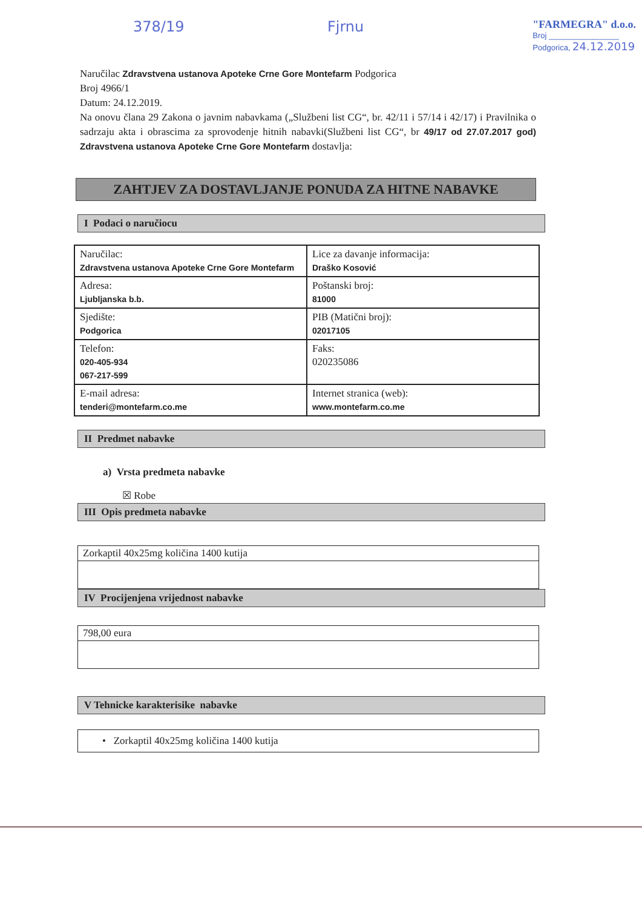378/19 Fjrnu "FARMEGRA" d.o.o.
Broj ________________
Podgorica, 24.12.2019
Naručilac Zdravstvena ustanova Apoteke Crne Gore Montefarm Podgorica
Broj 4966/1
Datum: 24.12.2019.
Na onovu člana 29 Zakona o javnim nabavkama („Službeni list CG“, br. 42/11 i 57/14 i 42/17) i Pravilnika o sadrzaju akta i obrascima za sprovodenje hitnih nabavki(Službeni list CG“, br 49/17 od 27.07.2017 god) Zdravstvena ustanova Apoteke Crne Gore Montefarm dostavlja:
ZAHTJEV ZA DOSTAVLJANJE PONUDA ZA HITNE NABAVKE
I Podaci o naručiocu
| Naručilac: Zdravstvena ustanova Apoteke Crne Gore Montefarm | Lice za davanje informacija: Draško Kosović |
| Adresa: Ljubljanska b.b. | Poštanski broj: 81000 |
| Sjedište: Podgorica | PIB (Matični broj): 02017105 |
| Telefon: 020-405-934 067-217-599 | Faks: 020235086 |
| E-mail adresa: tenderi@montefarm.co.me | Internet stranica (web): www.montefarm.co.me |
II Predmet nabavke
a) Vrsta predmeta nabavke
☒ Robe
III Opis predmeta nabavke
Zorkaptil 40x25mg količina 1400 kutija
IV Procijenjena vrijednost nabavke
798,00 eura
V Tehnicke karakterisike nabavke
• Zorkaptil 40x25mg količina 1400 kutija